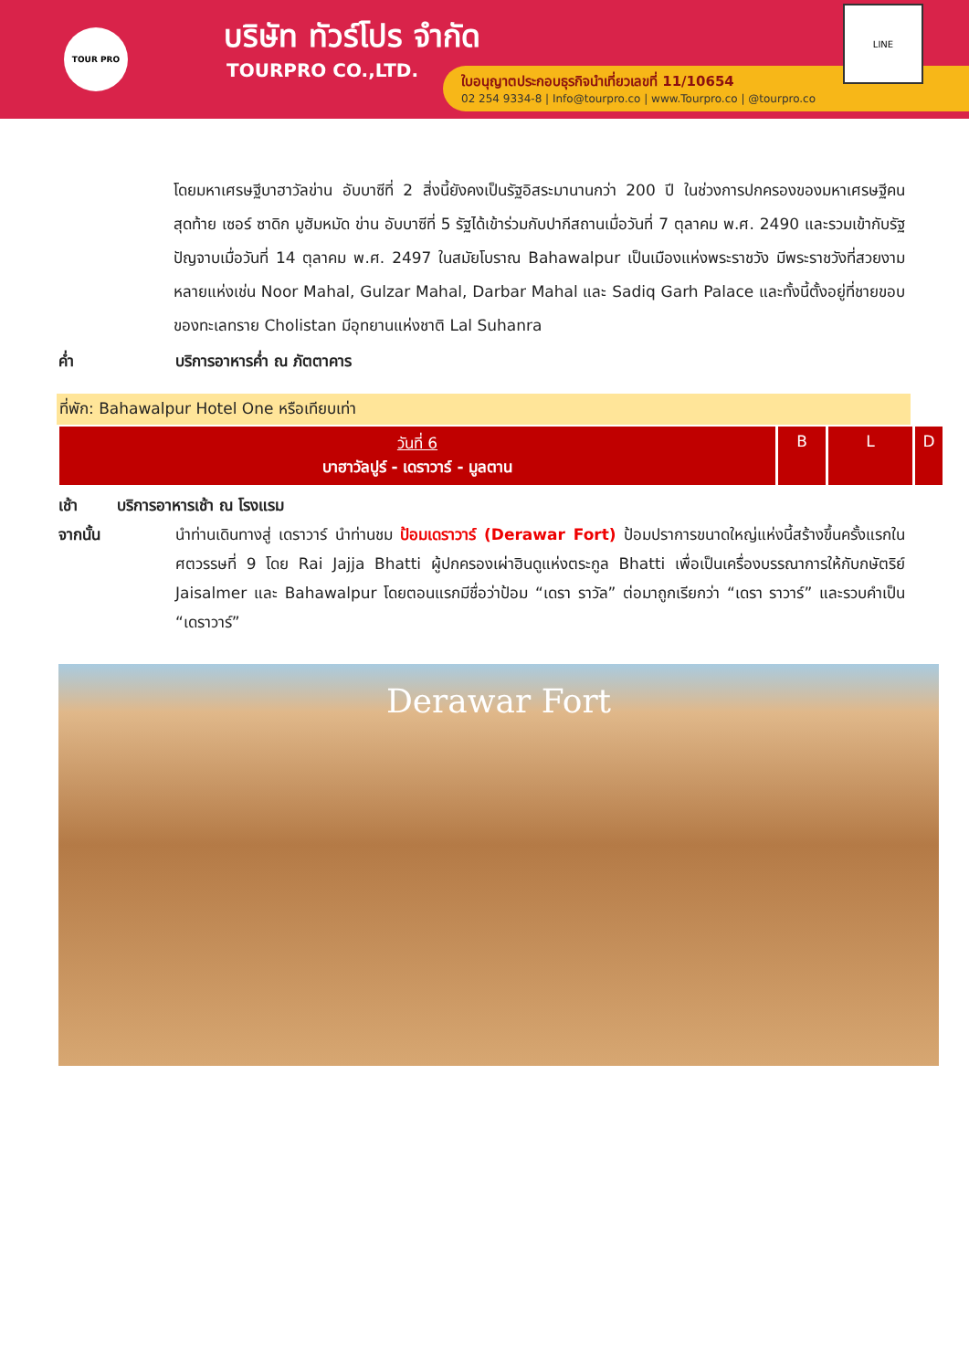TOUR PRO บริษัท ทัวร์โปร จำกัด
TOURPRO CO.,LTD.
ใบอนุญาตประกอบธุรกิจนำเที่ยวเลขที่ 11/10654
02 254 9334-8 | Info@tourpro.co | www.Tourpro.co | @tourpro.co
LINE
โดยมหาเศรษฐีบาฮาวัลข่าน อับบาซีที่ 2 สิ่งนี้ยังคงเป็นรัฐอิสระมานานกว่า 200 ปี ในช่วงการปกครองของมหาเศรษฐีคนสุดท้าย เซอร์ ซาดิก มูฮัมหมัด ข่าน อับบาซีที่ 5 รัฐได้เข้าร่วมกับปากีสถานเมื่อวันที่ 7 ตุลาคม พ.ศ. 2490 และรวมเข้ากับรัฐปัญจาบเมื่อวันที่ 14 ตุลาคม พ.ศ. 2497 ในสมัยโบราณ Bahawalpur เป็นเมืองแห่งพระราชวัง มีพระราชวังที่สวยงามหลายแห่งเช่น Noor Mahal, Gulzar Mahal, Darbar Mahal และ Sadiq Garh Palace และทั้งนี้ตั้งอยู่ที่ชายขอบของทะเลทราย Cholistan มีอุทยานแห่งชาติ Lal Suhanra
ค่ำ บริการอาหารค่ำ ณ ภัตตาคาร
ที่พัก: Bahawalpur Hotel One หรือเทียบเท่า
| วันที่ 6 บาฮาวัลปูร์ - เดราวาร์ - มูลตาน | B | L | D |
เช้า บริการอาหารเช้า ณ โรงแรม
จากนั้น นำท่านเดินทางสู่ เดราวาร์ นำท่านชม ป้อมเดราวาร์ (Derawar Fort) ป้อมปราการขนาดใหญ่แห่งนี้สร้างขึ้นครั้งแรกในศตวรรษที่ 9 โดย Rai Jajja Bhatti ผู้ปกครองเผ่าฮินดูแห่งตระกูล Bhatti เพื่อเป็นเครื่องบรรณาการให้กับกษัตริย์ Jaisalmer และ Bahawalpur โดยตอนแรกมีชื่อว่าป้อม “เดรา ราวัล” ต่อมาถูกเรียกว่า “เดรา ราวาร์” และรวบคำเป็น “เดราวาร์”
Derawar Fort